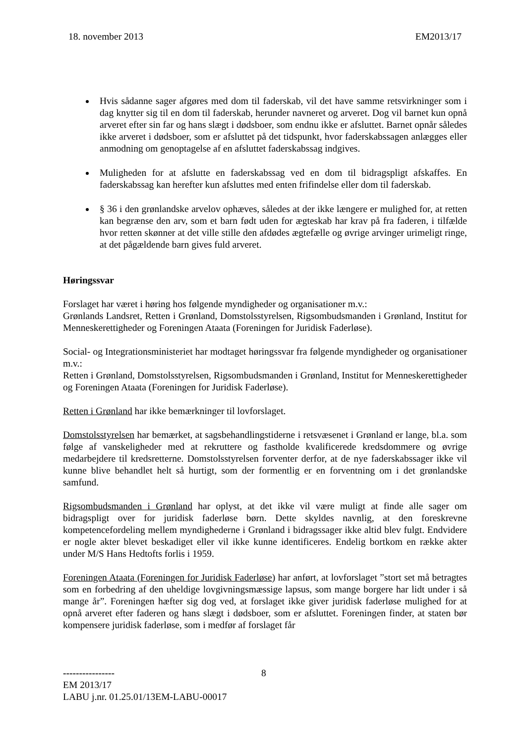18. november 2013 EM2013/17
Hvis sådanne sager afgøres med dom til faderskab, vil det have samme retsvirkninger som i dag knytter sig til en dom til faderskab, herunder navneret og arveret. Dog vil barnet kun opnå arveret efter sin far og hans slægt i dødsboer, som endnu ikke er afsluttet. Barnet opnår således ikke arveret i dødsboer, som er afsluttet på det tidspunkt, hvor faderskabssagen anlægges eller anmodning om genoptagelse af en afsluttet faderskabssag indgives.
Muligheden for at afslutte en faderskabssag ved en dom til bidragspligt afskaffes. En faderskabssag kan herefter kun afsluttes med enten frifindelse eller dom til faderskab.
§ 36 i den grønlandske arvelov ophæves, således at der ikke længere er mulighed for, at retten kan begrænse den arv, som et barn født uden for ægteskab har krav på fra faderen, i tilfælde hvor retten skønner at det ville stille den afdødes ægtefælle og øvrige arvinger urimeligt ringe, at det pågældende barn gives fuld arveret.
Høringssvar
Forslaget har været i høring hos følgende myndigheder og organisationer m.v.:
Grønlands Landsret, Retten i Grønland, Domstolsstyrelsen, Rigsombudsmanden i Grønland, Institut for Menneskerettigheder og Foreningen Ataata (Foreningen for Juridisk Faderløse).
Social- og Integrationsministeriet har modtaget høringssvar fra følgende myndigheder og organisationer m.v.:
Retten i Grønland, Domstolsstyrelsen, Rigsombudsmanden i Grønland, Institut for Menneskerettigheder og Foreningen Ataata (Foreningen for Juridisk Faderløse).
Retten i Grønland har ikke bemærkninger til lovforslaget.
Domstolsstyrelsen har bemærket, at sagsbehandlingstiderne i retsvæsenet i Grønland er lange, bl.a. som følge af vanskeligheder med at rekruttere og fastholde kvalificerede kredsdommere og øvrige medarbejdere til kredsretterne. Domstolsstyrelsen forventer derfor, at de nye faderskabssager ikke vil kunne blive behandlet helt så hurtigt, som der formentlig er en forventning om i det grønlandske samfund.
Rigsombudsmanden i Grønland har oplyst, at det ikke vil være muligt at finde alle sager om bidragspligt over for juridisk faderløse børn. Dette skyldes navnlig, at den foreskrevne kompetencefordeling mellem myndighederne i Grønland i bidragssager ikke altid blev fulgt. Endvidere er nogle akter blevet beskadiget eller vil ikke kunne identificeres. Endelig bortkom en række akter under M/S Hans Hedtofts forlis i 1959.
Foreningen Ataata (Foreningen for Juridisk Faderløse) har anført, at lovforslaget ”stort set må betragtes som en forbedring af den uheldige lovgivningsmæssige lapsus, som mange borgere har lidt under i så mange år”. Foreningen hæfter sig dog ved, at forslaget ikke giver juridisk faderløse mulighed for at opnå arveret efter faderen og hans slægt i dødsboer, som er afsluttet. Foreningen finder, at staten bør kompensere juridisk faderløse, som i medfør af forslaget får
----------------
8
EM 2013/17
LABU j.nr. 01.25.01/13EM-LABU-00017